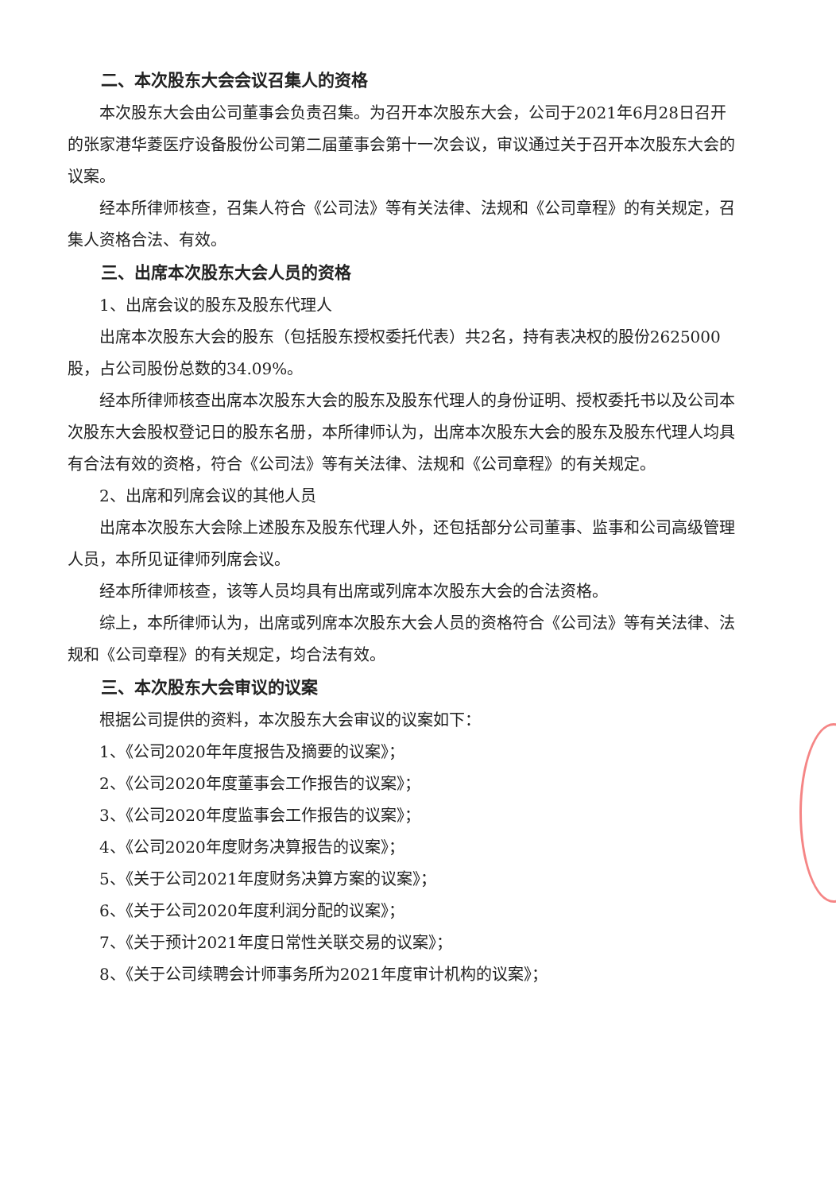二、本次股东大会会议召集人的资格
本次股东大会由公司董事会负责召集。为召开本次股东大会，公司于2021年6月28日召开的张家港华菱医疗设备股份公司第二届董事会第十一次会议，审议通过关于召开本次股东大会的议案。
经本所律师核查，召集人符合《公司法》等有关法律、法规和《公司章程》的有关规定，召集人资格合法、有效。
三、出席本次股东大会人员的资格
1、出席会议的股东及股东代理人
出席本次股东大会的股东（包括股东授权委托代表）共2名，持有表决权的股份2625000股，占公司股份总数的34.09%。
经本所律师核查出席本次股东大会的股东及股东代理人的身份证明、授权委托书以及公司本次股东大会股权登记日的股东名册，本所律师认为，出席本次股东大会的股东及股东代理人均具有合法有效的资格，符合《公司法》等有关法律、法规和《公司章程》的有关规定。
2、出席和列席会议的其他人员
出席本次股东大会除上述股东及股东代理人外，还包括部分公司董事、监事和公司高级管理人员，本所见证律师列席会议。
经本所律师核查，该等人员均具有出席或列席本次股东大会的合法资格。
综上，本所律师认为，出席或列席本次股东大会人员的资格符合《公司法》等有关法律、法规和《公司章程》的有关规定，均合法有效。
三、本次股东大会审议的议案
根据公司提供的资料，本次股东大会审议的议案如下：
1、《公司2020年年度报告及摘要的议案》；
2、《公司2020年度董事会工作报告的议案》；
3、《公司2020年度监事会工作报告的议案》；
4、《公司2020年度财务决算报告的议案》；
5、《关于公司2021年度财务决算方案的议案》；
6、《关于公司2020年度利润分配的议案》；
7、《关于预计2021年度日常性关联交易的议案》；
8、《关于公司续聘会计师事务所为2021年度审计机构的议案》；